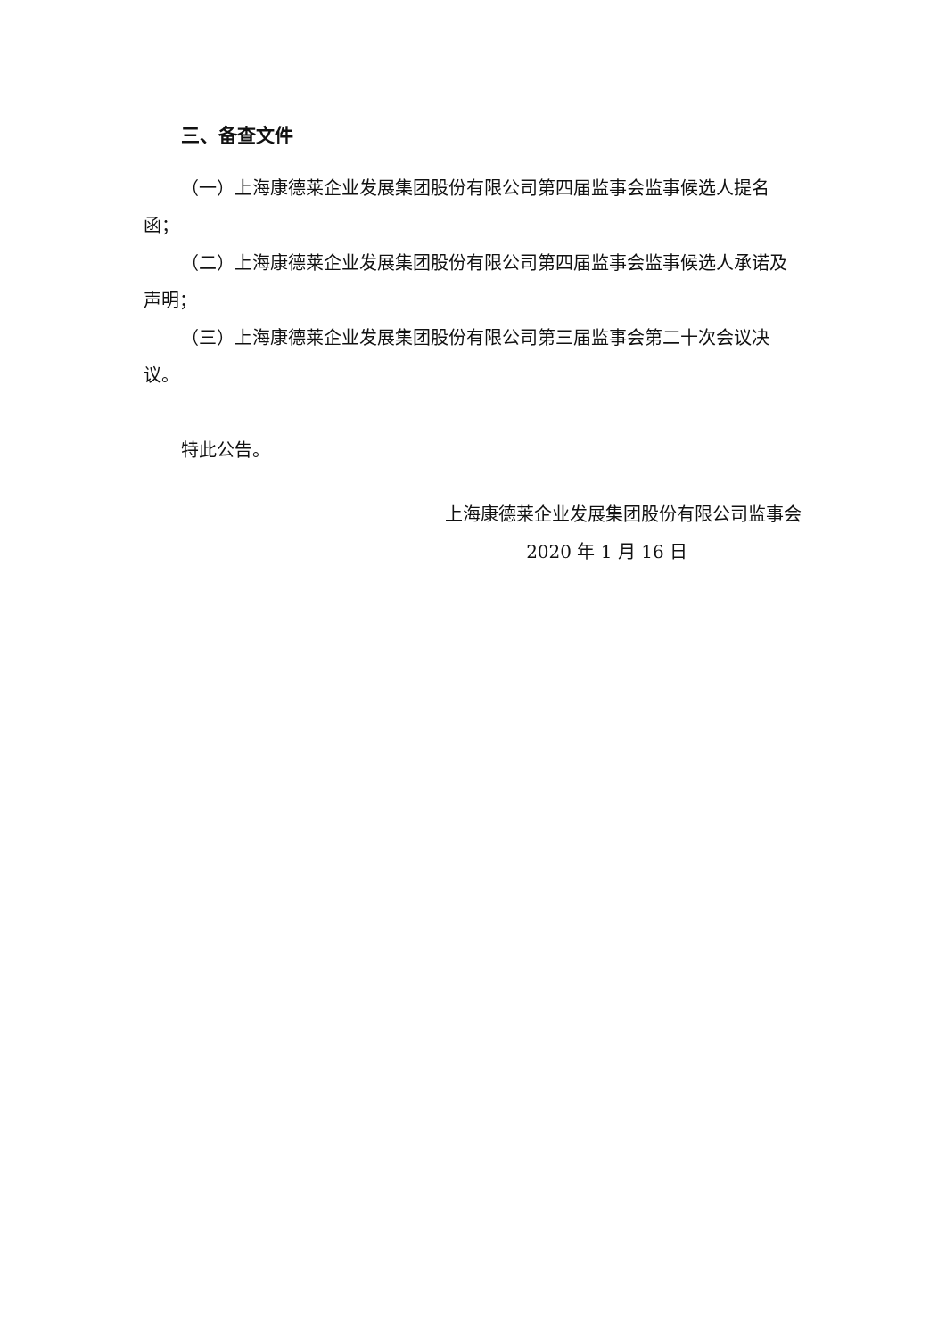三、备查文件
（一）上海康德莱企业发展集团股份有限公司第四届监事会监事候选人提名函；
（二）上海康德莱企业发展集团股份有限公司第四届监事会监事候选人承诺及声明；
（三）上海康德莱企业发展集团股份有限公司第三届监事会第二十次会议决议。
特此公告。
上海康德莱企业发展集团股份有限公司监事会
2020 年 1 月 16 日